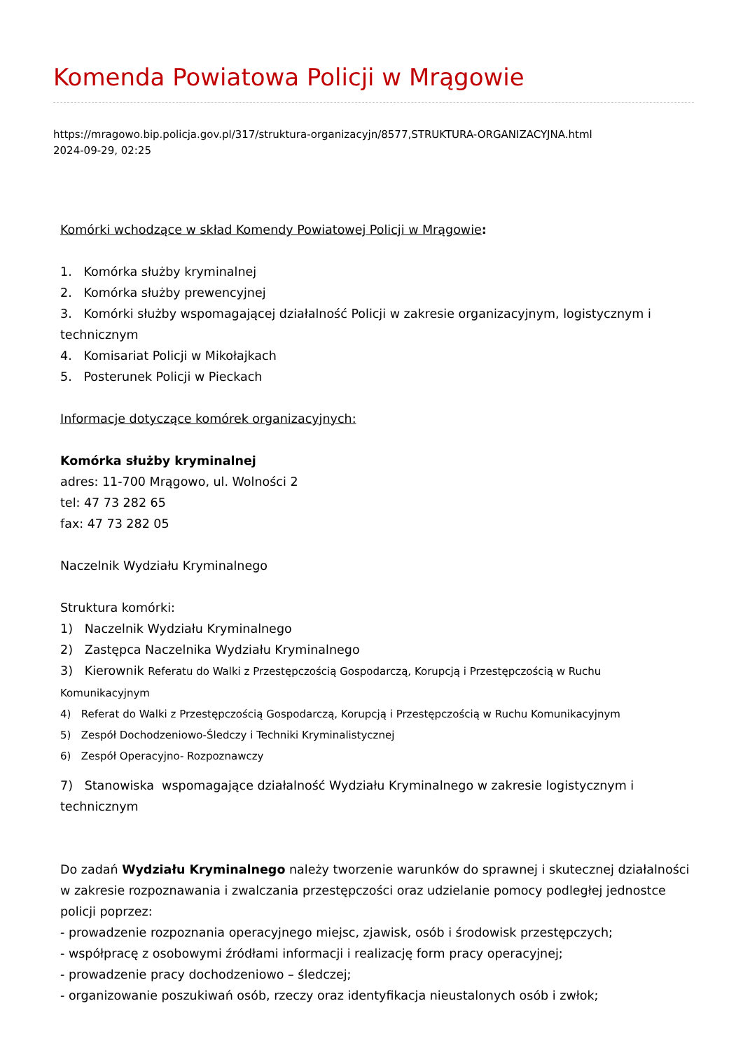Komenda Powiatowa Policji w Mrągowie
https://mragowo.bip.policja.gov.pl/317/struktura-organizacyjn/8577,STRUKTURA-ORGANIZACYJNA.html
2024-09-29, 02:25
Komórki wchodzące w skład Komendy Powiatowej Policji w Mrągowie:
1. Komórka służby kryminalnej
2. Komórka służby prewencyjnej
3. Komórki służby wspomagającej działalność Policji w zakresie organizacyjnym, logistycznym i technicznym
4. Komisariat Policji w Mikołajkach
5. Posterunek Policji w Pieckach
Informacje dotyczące komórek organizacyjnych:
Komórka służby kryminalnej
adres: 11-700 Mrągowo, ul. Wolności 2
tel: 47 73 282 65
fax: 47 73 282 05
Naczelnik Wydziału Kryminalnego
Struktura komórki:
1) Naczelnik Wydziału Kryminalnego
2) Zastępca Naczelnika Wydziału Kryminalnego
3) Kierownik Referatu do Walki z Przestępczością Gospodarczą, Korupcją i Przestępczością w Ruchu Komunikacyjnym
4) Referat do Walki z Przestępczością Gospodarczą, Korupcją i Przestępczością w Ruchu Komunikacyjnym
5) Zespół Dochodzeniowo-Śledczy i Techniki Kryminalistycznej
6) Zespół Operacyjno- Rozpoznawczy
7) Stanowiska wspomagające działalność Wydziału Kryminalnego w zakresie logistycznym i technicznym
Do zadań Wydziału Kryminalnego należy tworzenie warunków do sprawnej i skutecznej działalności w zakresie rozpoznawania i zwalczania przestępczości oraz udzielanie pomocy podległej jednostce policji poprzez:
- prowadzenie rozpoznania operacyjnego miejsc, zjawisk, osób i środowisk przestępczych;
- współpracę z osobowymi źródłami informacji i realizację form pracy operacyjnej;
- prowadzenie pracy dochodzeniowo – śledczej;
- organizowanie poszukiwań osób, rzeczy oraz identyfikacja nieustalonych osób i zwłok;